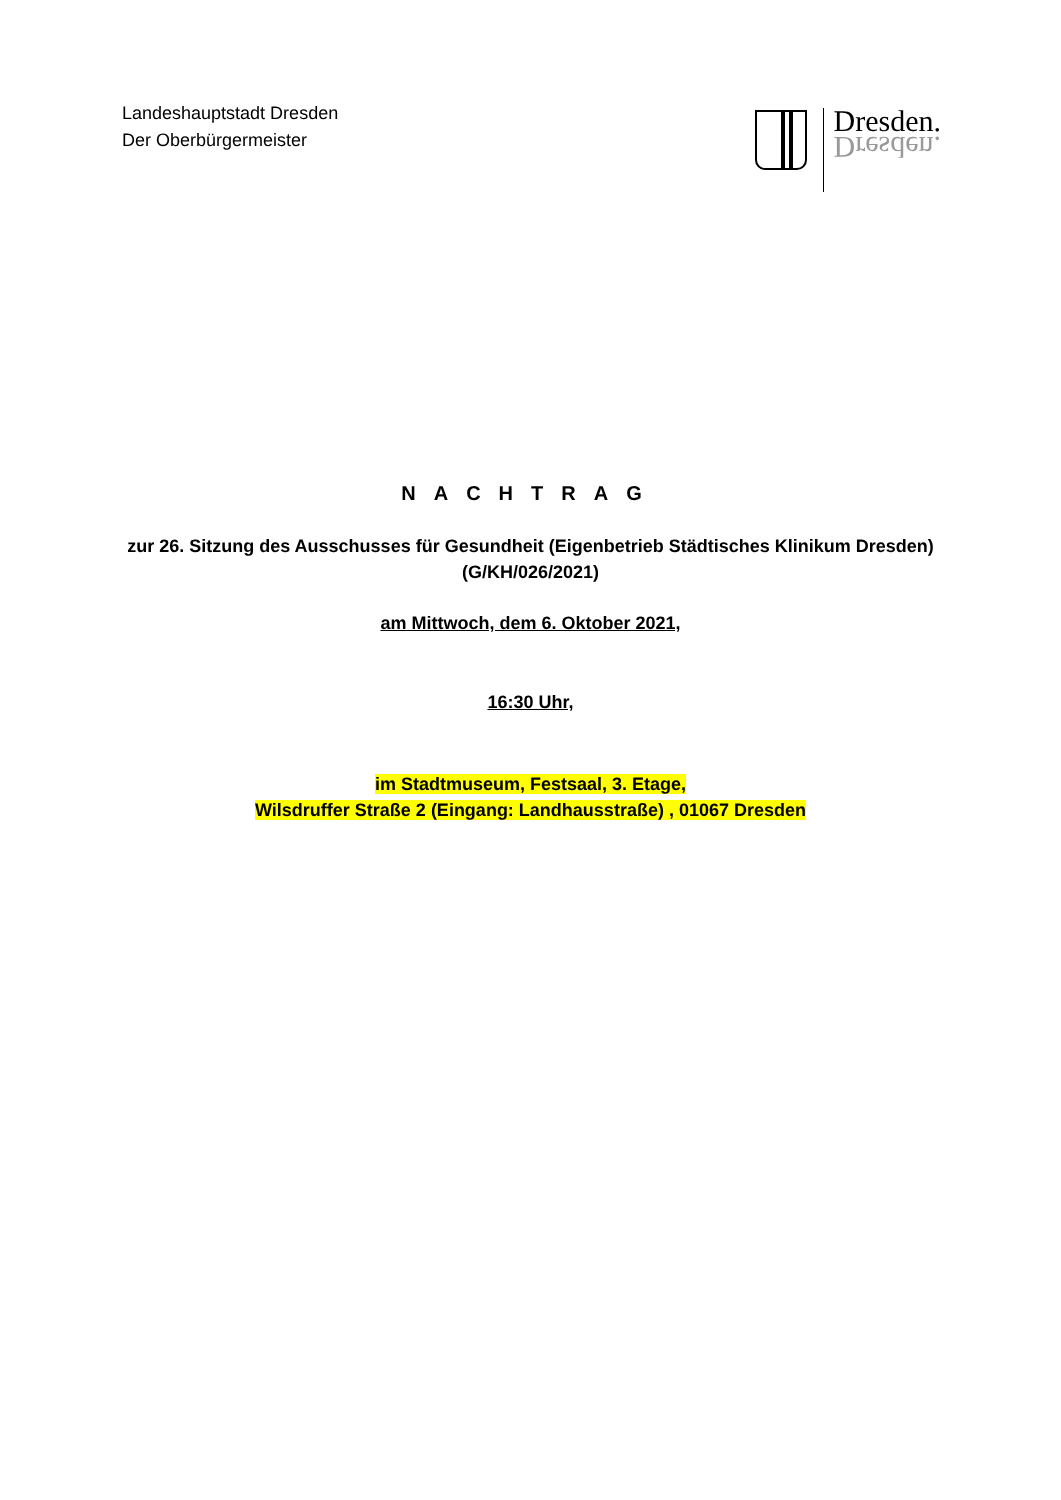Landeshauptstadt Dresden
Der Oberbürgermeister
Dresden.
Dresden.
NACHTRAG
zur 26. Sitzung des Ausschusses für Gesundheit (Eigenbetrieb Städtisches Klinikum Dresden)
(G/KH/026/2021)
am Mittwoch, dem 6. Oktober 2021,
16:30 Uhr,
im Stadtmuseum, Festsaal, 3. Etage,
Wilsdruffer Straße 2 (Eingang: Landhausstraße) , 01067 Dresden